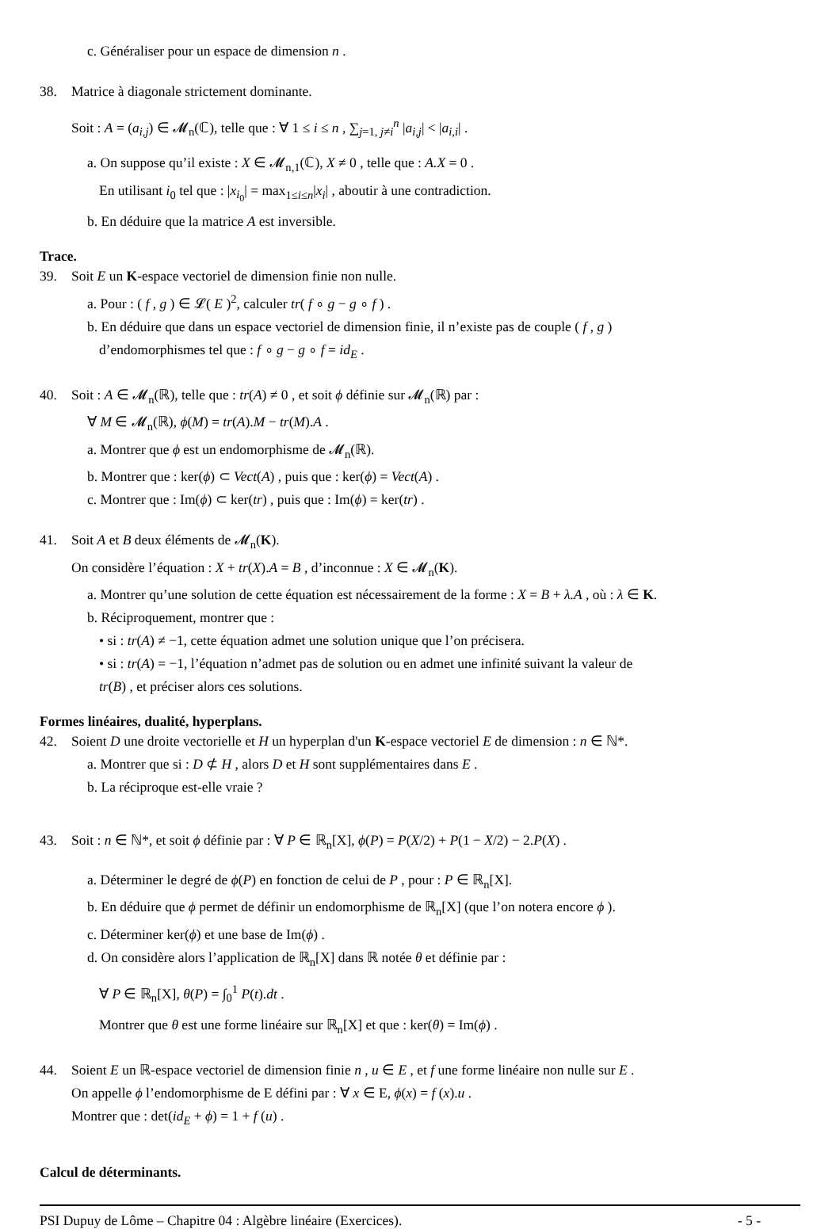c. Généraliser pour un espace de dimension n .
38. Matrice à diagonale strictement dominante.
Soit : A = (a<sub>i,j</sub>) ∈ 𝓜<sub>n</sub>(ℂ), telle que : ∀ 1 ≤ i ≤ n , ∑<sub>j=1, j≠i</sub><sup>n</sup> |a<sub>i,j</sub>| < |a<sub>i,i</sub>| .
a. On suppose qu’il existe : X ∈ 𝓜<sub>n,1</sub>(ℂ), X ≠ 0 , telle que : A.X = 0 .
En utilisant i<sub>0</sub> tel que : |x<sub>i<sub>0</sub></sub>| = max<sub>1≤i≤n</sub>|x<sub>i</sub>| , aboutir à une contradiction.
b. En déduire que la matrice A est inversible.
Trace.
39. Soit E un K-espace vectoriel de dimension finie non nulle.
a. Pour : ( f , g ) ∈ 𝓛( E )<sup>2</sup>, calculer tr( f ∘ g − g ∘ f ) .
b. En déduire que dans un espace vectoriel de dimension finie, il n’existe pas de couple ( f , g )
d’endomorphismes tel que : f ∘ g − g ∘ f = id<sub>E</sub> .
40. Soit : A ∈ 𝓜<sub>n</sub>(ℝ), telle que : tr(A) ≠ 0 , et soit ϕ définie sur 𝓜<sub>n</sub>(ℝ) par :
∀ M ∈ 𝓜<sub>n</sub>(ℝ), ϕ(M) = tr(A).M − tr(M).A .
a. Montrer que ϕ est un endomorphisme de 𝓜<sub>n</sub>(ℝ).
b. Montrer que : ker(ϕ) ⊂ Vect(A) , puis que : ker(ϕ) = Vect(A) .
c. Montrer que : Im(ϕ) ⊂ ker(tr) , puis que : Im(ϕ) = ker(tr) .
41. Soit A et B deux éléments de 𝓜<sub>n</sub>(K).
On considère l’équation : X + tr(X).A = B , d’inconnue : X ∈ 𝓜<sub>n</sub>(K).
a. Montrer qu’une solution de cette équation est nécessairement de la forme : X = B + λ.A , où : λ ∈ K.
b. Réciproquement, montrer que :
• si : tr(A) ≠ −1, cette équation admet une solution unique que l’on précisera.
• si : tr(A) = −1, l’équation n’admet pas de solution ou en admet une infinité suivant la valeur de
tr(B) , et préciser alors ces solutions.
Formes linéaires, dualité, hyperplans.
42. Soient D une droite vectorielle et H un hyperplan d'un K-espace vectoriel E de dimension : n ∈ ℕ*.
a. Montrer que si : D ⊄ H , alors D et H sont supplémentaires dans E .
b. La réciproque est-elle vraie ?
43. Soit : n ∈ ℕ*, et soit ϕ définie par : ∀ P ∈ ℝ<sub>n</sub>[X], ϕ(P) = P(X/2) + P(1 − X/2) − 2.P(X) .
a. Déterminer le degré de ϕ(P) en fonction de celui de P , pour : P ∈ ℝ<sub>n</sub>[X].
b. En déduire que ϕ permet de définir un endomorphisme de ℝ<sub>n</sub>[X] (que l’on notera encore ϕ ).
c. Déterminer ker(ϕ) et une base de Im(ϕ) .
d. On considère alors l’application de ℝ<sub>n</sub>[X] dans ℝ notée θ et définie par :
∀ P ∈ ℝ<sub>n</sub>[X], θ(P) = ∫<sub>0</sub><sup>1</sup> P(t).dt .
Montrer que θ est une forme linéaire sur ℝ<sub>n</sub>[X] et que : ker(θ) = Im(ϕ) .
44. Soient E un ℝ-espace vectoriel de dimension finie n , u ∈ E , et f une forme linéaire non nulle sur E .
On appelle ϕ l’endomorphisme de E défini par : ∀ x ∈ E, ϕ(x) = f (x).u .
Montrer que : det(id<sub>E</sub> + ϕ) = 1 + f (u) .
Calcul de déterminants.
PSI Dupuy de Lôme – Chapitre 04 : Algèbre linéaire (Exercices). - 5 -